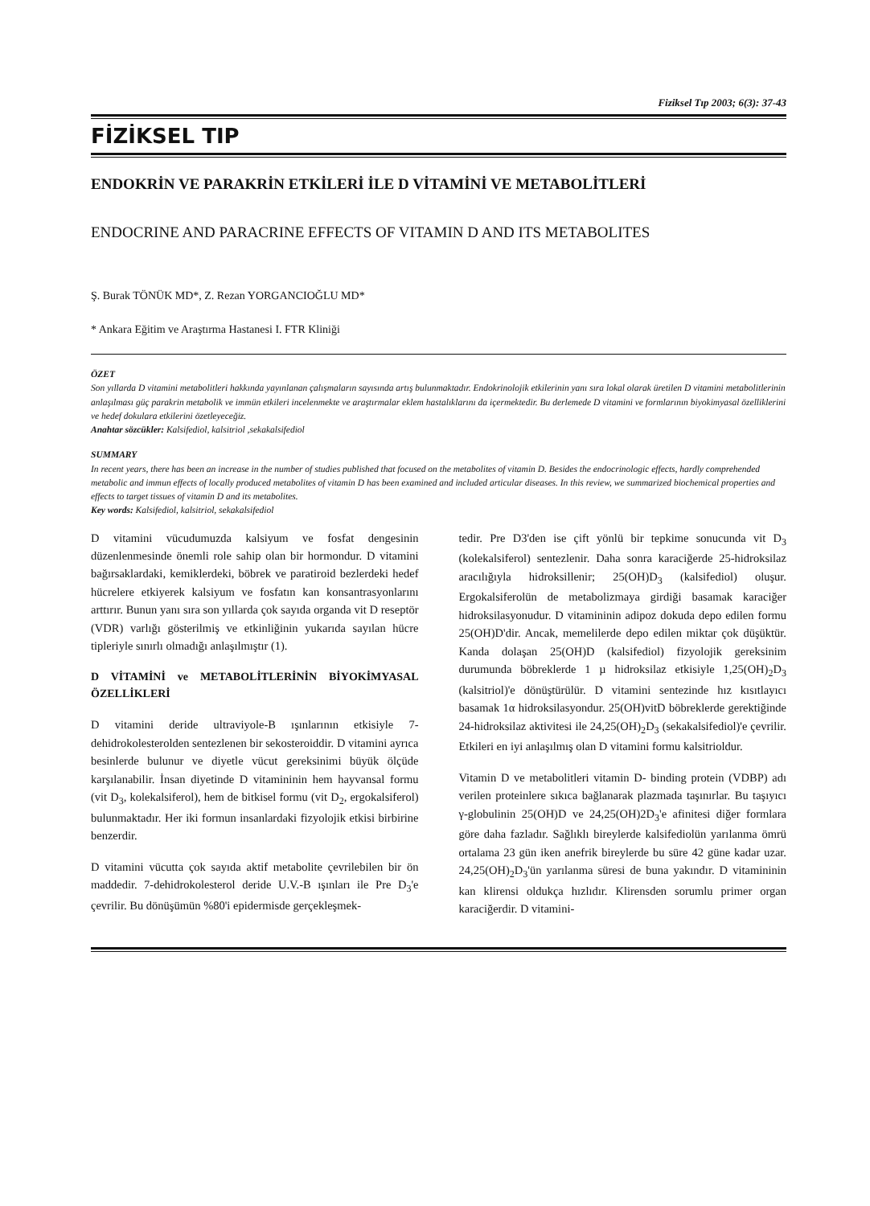Fiziksel Tıp 2003; 6(3): 37-43
FİZİKSEL TIP
ENDOKRİN VE PARAKRİN ETKİLERİ İLE D VİTAMİNİ VE METABOLİTLERİ
ENDOCRINE AND PARACRINE EFFECTS OF VITAMIN D AND ITS METABOLITES
Ş. Burak TÖNÜK MD*, Z. Rezan YORGANCIOĞLU MD*
* Ankara Eğitim ve Araştırma Hastanesi I. FTR Kliniği
ÖZET
Son yıllarda D vitamini metabolitleri hakkında yayınlanan çalışmaların sayısında artış bulunmaktadır. Endokrinolojik etkilerinin yanı sıra lokal olarak üretilen D vitamini metabolitlerinin anlaşılması güç parakrin metabolik ve immün etkileri incelenmekte ve araştırmalar eklem hastalıklarını da içermektedir. Bu derlemede D vitamini ve formlarının biyokimyasal özelliklerini ve hedef dokulara etkilerini özetleyeceğiz.
Anahtar sözcükler: Kalsifediol, kalsitriol ,sekakalsifediol
SUMMARY
In recent years, there has been an increase in the number of studies published that focused on the metabolites of vitamin D. Besides the endocrinologic effects, hardly comprehended metabolic and immun effects of locally produced metabolites of vitamin D has been examined and included articular diseases. In this review, we summarized biochemical properties and effects to target tissues of vitamin D and its metabolites.
Key words: Kalsifediol, kalsitriol, sekakalsifediol
D vitamini vücudumuzda kalsiyum ve fosfat dengesinin düzenlenmesinde önemli role sahip olan bir hormondur. D vitamini bağırsaklardaki, kemiklerdeki, böbrek ve paratiroid bezlerdeki hedef hücrelere etkiyerek kalsiyum ve fosfatın kan konsantrasyonlarını arttırır. Bunun yanı sıra son yıllarda çok sayıda organda vit D reseptör (VDR) varlığı gösterilmiş ve etkinliğinin yukarıda sayılan hücre tipleriyle sınırlı olmadığı anlaşılmıştır (1).
D VİTAMİNİ ve METABOLİTLERİNİN BİYOKİMYASAL ÖZELLİKLERİ
D vitamini deride ultraviyole-B ışınlarının etkisiyle 7-dehidrokolesterolden sentezlenen bir sekosteroiddir. D vitamini ayrıca besinlerde bulunur ve diyetle vücut gereksinimi büyük ölçüde karşılanabilir. İnsan diyetinde D vitamininin hem hayvansal formu (vit D<sub>3</sub>, kolekalsiferol), hem de bitkisel formu (vit D<sub>2</sub>, ergokalsiferol) bulunmaktadır. Her iki formun insanlardaki fizyolojik etkisi birbirine benzerdir.
D vitamini vücutta çok sayıda aktif metabolite çevrilebilen bir ön maddedir. 7-dehidrokolesterol deride U.V.-B ışınları ile Pre D<sub>3</sub>'e çevrilir. Bu dönüşümün %80'i epidermisde gerçekleşmek-
tedir. Pre D3'den ise çift yönlü bir tepkime sonucunda vit D<sub>3</sub> (kolekalsiferol) sentezlenir. Daha sonra karaciğerde 25-hidroksilaz aracılığıyla hidroksillenir; 25(OH)D<sub>3</sub> (kalsifediol) oluşur. Ergokalsiferolün de metabolizmaya girdiği basamak karaciğer hidroksilasyonudur. D vitamininin adipoz dokuda depo edilen formu 25(OH)D'dir. Ancak, memelilerde depo edilen miktar çok düşüktür. Kanda dolaşan 25(OH)D (kalsifediol) fizyolojik gereksinim durumunda böbreklerde 1 µ hidroksilaz etkisiyle 1,25(OH)<sub>2</sub>D<sub>3</sub> (kalsitriol)'e dönüştürülür. D vitamini sentezinde hız kısıtlayıcı basamak 1α hidroksilasyondur. 25(OH)vitD böbreklerde gerektiğinde 24-hidroksilaz aktivitesi ile 24,25(OH)<sub>2</sub>D<sub>3</sub> (sekakalsifediol)'e çevrilir. Etkileri en iyi anlaşılmış olan D vitamini formu kalsitrioldur.
Vitamin D ve metabolitleri vitamin D- binding protein (VDBP) adı verilen proteinlere sıkıca bağlanarak plazmada taşınırlar. Bu taşıyıcı γ-globulinin 25(OH)D ve 24,25(OH)2D<sub>3</sub>'e afinitesi diğer formlara göre daha fazladır. Sağlıklı bireylerde kalsifediolün yarılanma ömrü ortalama 23 gün iken anefrik bireylerde bu süre 42 güne kadar uzar. 24,25(OH)<sub>2</sub>D<sub>3</sub>'ün yarılanma süresi de buna yakındır. D vitamininin kan klirensi oldukça hızlıdır. Klirensden sorumlu primer organ karaciğerdir. D vitamini-